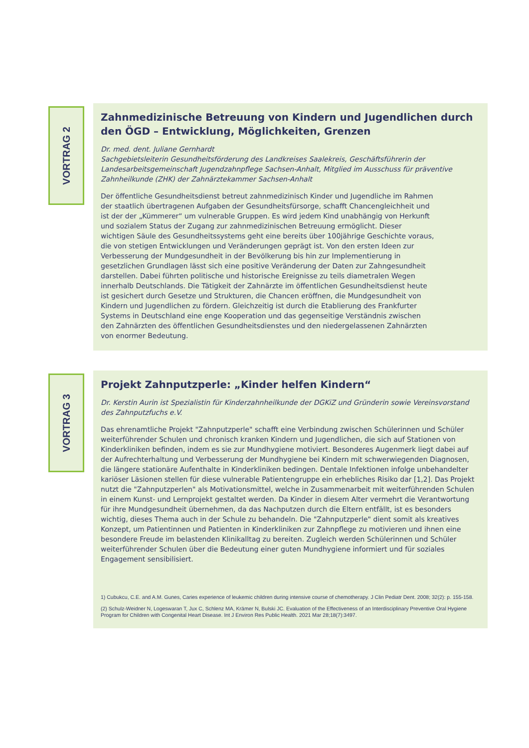VORTRAG 2
Zahnmedizinische Betreuung von Kindern und Jugendlichen durch den ÖGD – Entwicklung, Möglichkeiten, Grenzen
Dr. med. dent. Juliane Gernhardt
Sachgebietsleiterin Gesundheitsförderung des Landkreises Saalekreis, Geschäftsführerin der Landesarbeitsgemeinschaft Jugendzahnpflege Sachsen-Anhalt, Mitglied im Ausschuss für präventive Zahnheilkunde (ZHK) der Zahnärztekammer Sachsen-Anhalt
Der öffentliche Gesundheitsdienst betreut zahnmedizinisch Kinder und Jugendliche im Rahmen der staatlich übertragenen Aufgaben der Gesundheitsfürsorge, schafft Chancengleichheit und ist der der „Kümmerer“ um vulnerable Gruppen. Es wird jedem Kind unabhängig von Herkunft und sozialem Status der Zugang zur zahnmedizinischen Betreuung ermöglicht. Dieser wichtigen Säule des Gesundheitssystems geht eine bereits über 100jährige Geschichte voraus, die von stetigen Entwicklungen und Veränderungen geprägt ist. Von den ersten Ideen zur Verbesserung der Mundgesundheit in der Bevölkerung bis hin zur Implementierung in gesetzlichen Grundlagen lässt sich eine positive Veränderung der Daten zur Zahngesundheit darstellen. Dabei führten politische und historische Ereignisse zu teils diametralen Wegen innerhalb Deutschlands. Die Tätigkeit der Zahnärzte im öffentlichen Gesundheitsdienst heute ist gesichert durch Gesetze und Strukturen, die Chancen eröffnen, die Mundgesundheit von Kindern und Jugendlichen zu fördern. Gleichzeitig ist durch die Etablierung des Frankfurter Systems in Deutschland eine enge Kooperation und das gegenseitige Verständnis zwischen den Zahnärzten des öffentlichen Gesundheitsdienstes und den niedergelassenen Zahnärzten von enormer Bedeutung.
VORTRAG 3
Projekt Zahnputzperle: „Kinder helfen Kindern“
Dr. Kerstin Aurin ist Spezialistin für Kinderzahnheilkunde der DGKiZ und Gründerin sowie Vereinsvorstand des Zahnputzfuchs e.V.
Das ehrenamtliche Projekt "Zahnputzperle" schafft eine Verbindung zwischen Schülerinnen und Schüler weiterführender Schulen und chronisch kranken Kindern und Jugendlichen, die sich auf Stationen von Kinderkliniken befinden, indem es sie zur Mundhygiene motiviert. Besonderes Augenmerk liegt dabei auf der Aufrechterhaltung und Verbesserung der Mundhygiene bei Kindern mit schwerwiegenden Diagnosen, die längere stationäre Aufenthalte in Kinderkliniken bedingen. Dentale Infektionen infolge unbehandelter kariöser Läsionen stellen für diese vulnerable Patientengruppe ein erhebliches Risiko dar [1,2]. Das Projekt nutzt die "Zahnputzperlen" als Motivationsmittel, welche in Zusammenarbeit mit weiterführenden Schulen in einem Kunst- und Lernprojekt gestaltet werden. Da Kinder in diesem Alter vermehrt die Verantwortung für ihre Mundgesundheit übernehmen, da das Nachputzen durch die Eltern entfällt, ist es besonders wichtig, dieses Thema auch in der Schule zu behandeln. Die "Zahnputzperle" dient somit als kreatives Konzept, um Patientinnen und Patienten in Kinderkliniken zur Zahnpflege zu motivieren und ihnen eine besondere Freude im belastenden Klinikalltag zu bereiten. Zugleich werden Schülerinnen und Schüler weiterführender Schulen über die Bedeutung einer guten Mundhygiene informiert und für soziales Engagement sensibilisiert.
1) Cubukcu, C.E. and A.M. Gunes, Caries experience of leukemic children during intensive course of chemotherapy. J Clin Pediatr Dent. 2008; 32(2): p. 155-158.
(2) Schulz-Weidner N, Logeswaran T, Jux C, Schlenz MA, Krämer N, Bulski JC. Evaluation of the Effectiveness of an Interdisciplinary Preventive Oral Hygiene Program for Children with Congenital Heart Disease. Int J Environ Res Public Health. 2021 Mar 28;18(7):3497.